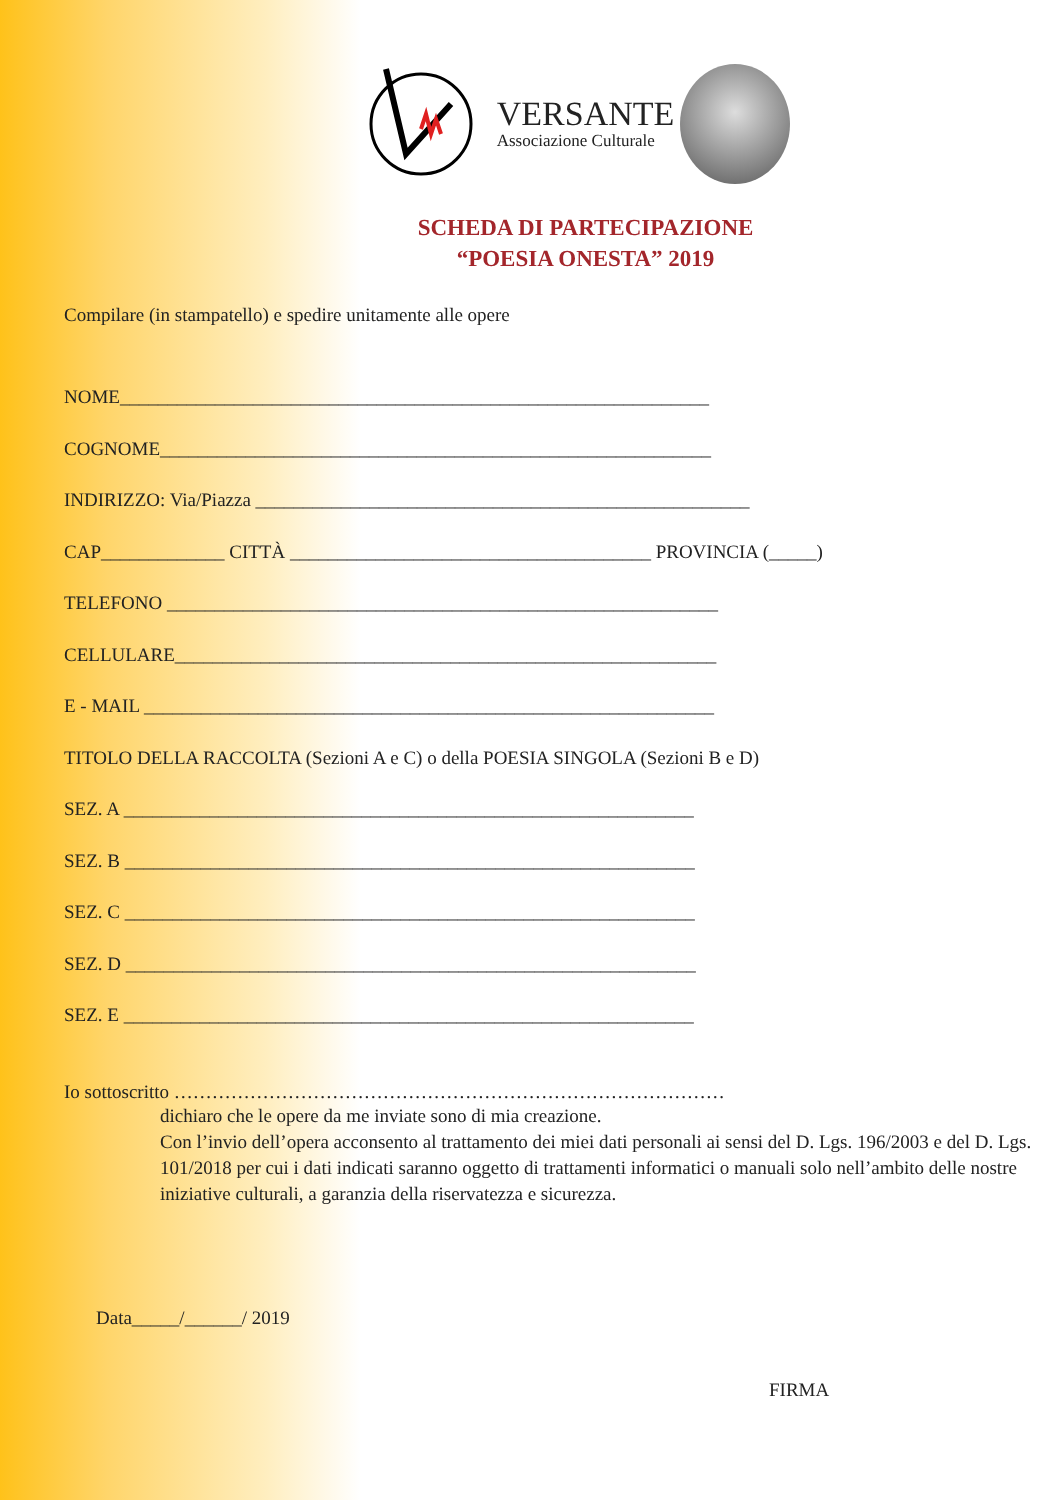VERSANTE
Associazione Culturale
SCHEDA DI PARTECIPAZIONE
“POESIA ONESTA” 2019
Compilare (in stampatello) e spedire unitamente alle opere
NOME______________________________________________________________
COGNOME__________________________________________________________
INDIRIZZO: Via/Piazza ____________________________________________________
CAP_____________ CITTÀ ______________________________________ PROVINCIA (_____)
TELEFONO __________________________________________________________
CELLULARE_________________________________________________________
E - MAIL ____________________________________________________________
TITOLO DELLA RACCOLTA (Sezioni A e C) o della POESIA SINGOLA (Sezioni B e D)
SEZ. A ____________________________________________________________
SEZ. B ____________________________________________________________
SEZ. C ____________________________________________________________
SEZ. D ____________________________________________________________
SEZ. E ____________________________________________________________
Io sottoscritto ……………………………………………………………………………
dichiaro che le opere da me inviate sono di mia creazione.
Con l’invio dell’opera acconsento al trattamento dei miei dati personali ai sensi del D. Lgs. 196/2003 e del D. Lgs. 101/2018 per cui i dati indicati saranno oggetto di trattamenti informatici o manuali solo nell’ambito delle nostre iniziative culturali, a garanzia della riservatezza e sicurezza.
Data_____/______/ 2019
FIRMA